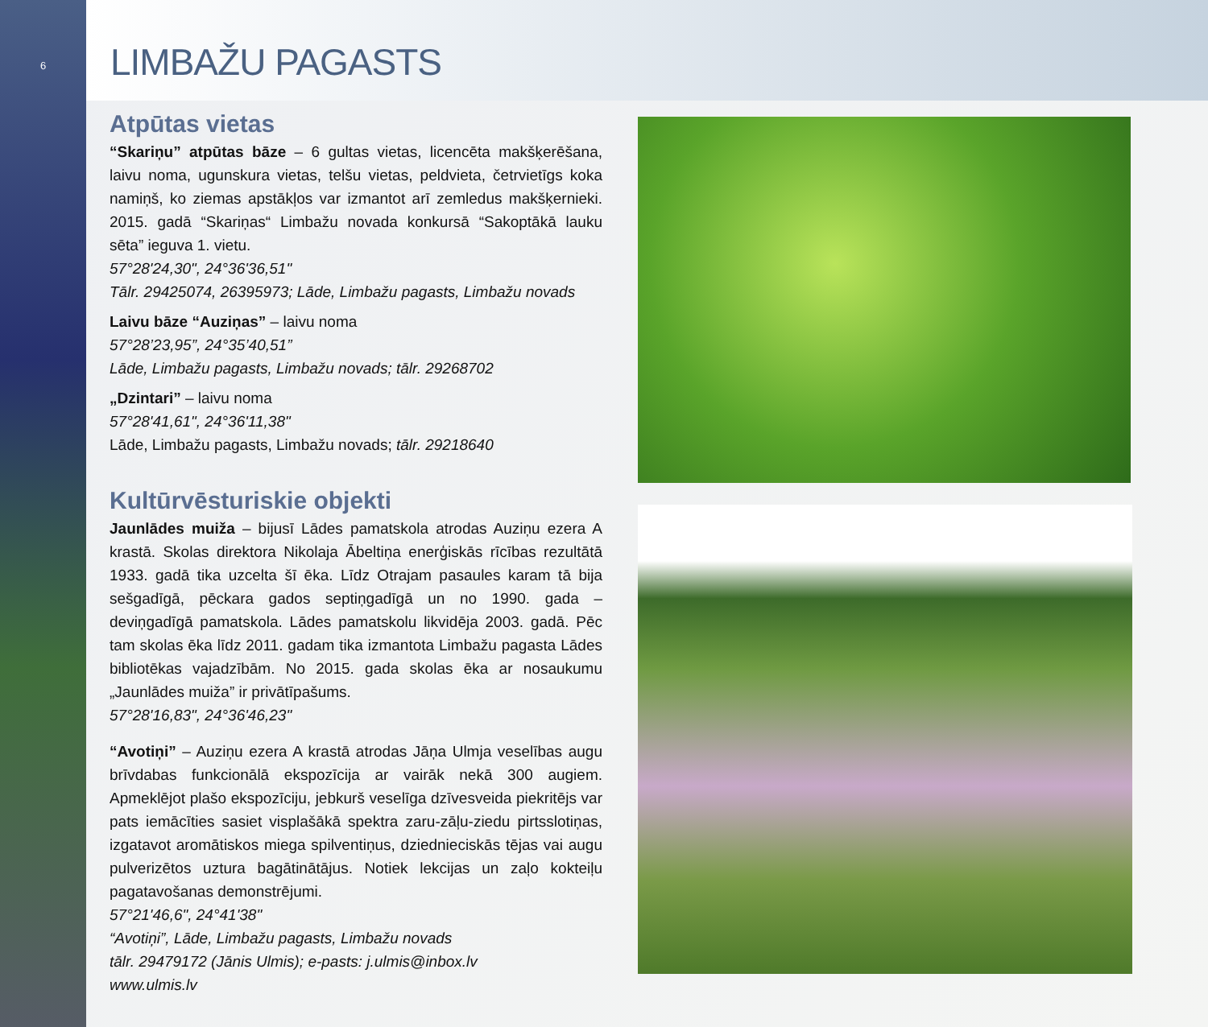6
LIMBAŽU PAGASTS
Atpūtas vietas
“Skariņu” atpūtas bāze – 6 gultas vietas, licencēta makšķerēšana, laivu noma, ugunskura vietas, telšu vietas, peldvieta, četrvietīgs koka namiņš, ko ziemas apstākļos var izmantot arī zemledus makšķernieki. 2015. gadā “Skariņas“ Limbažu novada konkursā “Sakoptākā lauku sēta” ieguva 1. vietu.
57°28'24,30", 24°36'36,51"
Tālr. 29425074, 26395973; Lāde, Limbažu pagasts, Limbažu novads
Laivu bāze “Auziņas” – laivu noma
57°28’23,95”, 24°35’40,51”
Lāde, Limbažu pagasts, Limbažu novads; tālr. 29268702
„Dzintari” – laivu noma
57°28'41,61", 24°36'11,38"
Lāde, Limbažu pagasts, Limbažu novads; tālr. 29218640
Kultūrvēsturiskie objekti
Jaunlādes muiža – bijusī Lādes pamatskola atrodas Auziņu ezera A krastā. Skolas direktora Nikolaja Ābeltiņa enerģiskās rīcības rezultātā 1933. gadā tika uzcelta šī ēka. Līdz Otrajam pasaules karam tā bija sešgadīgā, pēckara gados septiņgadīgā un no 1990. gada – deviņgadīgā pamatskola. Lādes pamatskolu likvidēja 2003. gadā. Pēc tam skolas ēka līdz 2011. gadam tika izmantota Limbažu pagasta Lādes bibliotēkas vajadzībām. No 2015. gada skolas ēka ar nosaukumu „Jaunlādes muiža” ir privātīpašums.
57°28'16,83", 24°36'46,23"
“Avotiņi” – Auziņu ezera A krastā atrodas Jāņa Ulmja veselības augu brīvdabas funkcionālā ekspozīcija ar vairāk nekā 300 augiem. Apmeklējot plašo ekspozīciju, jebkurš veselīga dzīvesveida piekritējs var pats iemācīties sasiet visplašākā spektra zaru-zāļu-ziedu pirtsslotiņas, izgatavot aromātiskos miega spilventiņus, dziednieciskās tējas vai augu pulverizētos uztura bagātinātājus. Notiek lekcijas un zaļo kokteiļu pagatavošanas demonstrējumi.
57°21'46,6", 24°41'38"
“Avotiņi”, Lāde, Limbažu pagasts, Limbažu novads
tālr. 29479172 (Jānis Ulmis); e-pasts: j.ulmis@inbox.lv
www.ulmis.lv